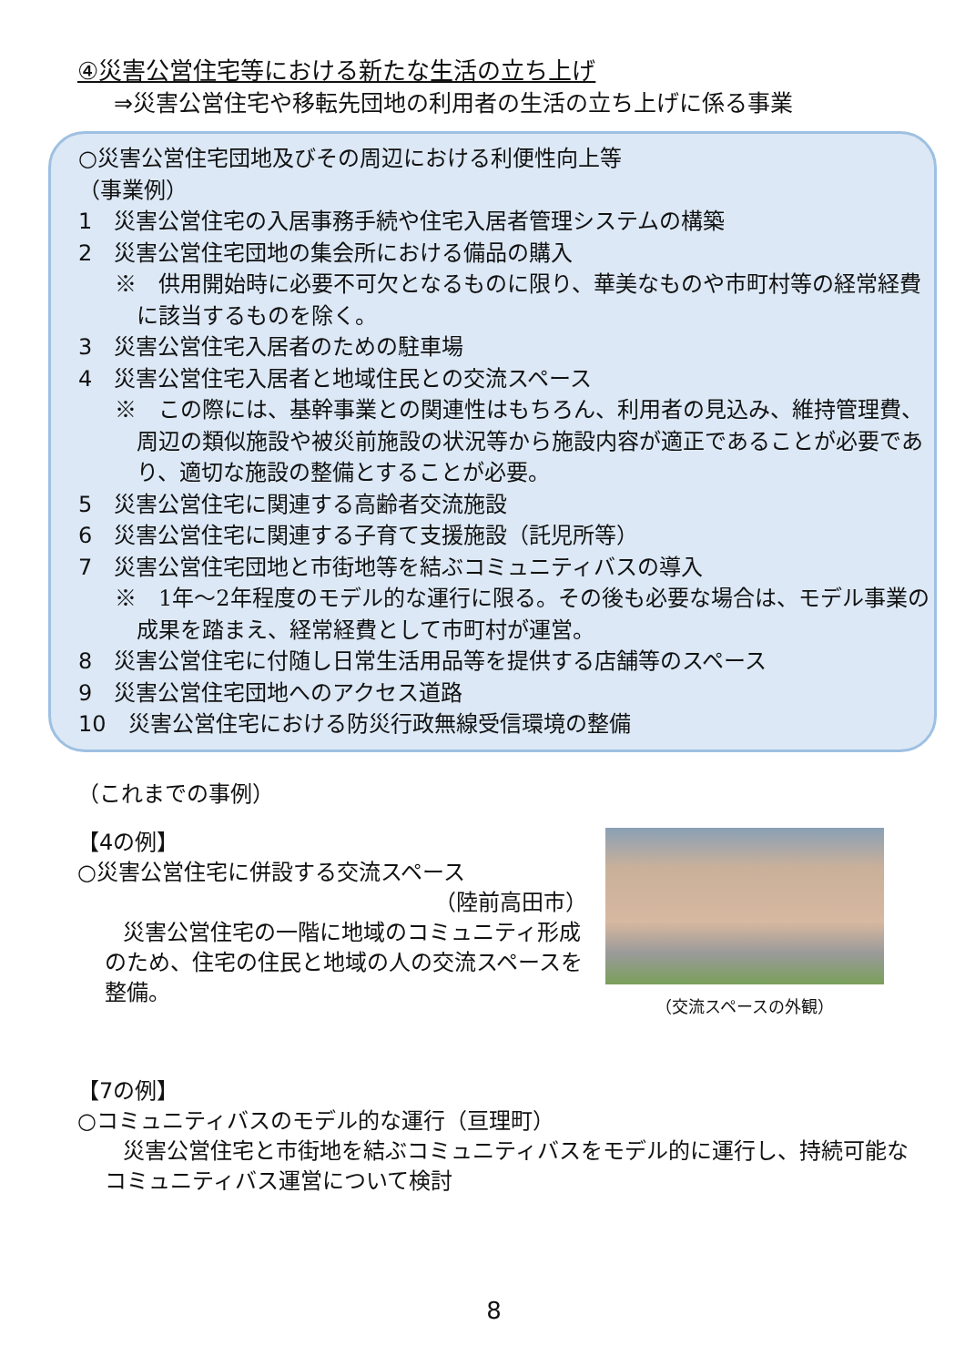④災害公営住宅等における新たな生活の立ち上げ
⇒災害公営住宅や移転先団地の利用者の生活の立ち上げに係る事業
○災害公営住宅団地及びその周辺における利便性向上等
（事業例）
1　災害公営住宅の入居事務手続や住宅入居者管理システムの構築
2　災害公営住宅団地の集会所における備品の購入
※　供用開始時に必要不可欠となるものに限り、華美なものや市町村等の経常経費に該当するものを除く。
3　災害公営住宅入居者のための駐車場
4　災害公営住宅入居者と地域住民との交流スペース
※　この際には、基幹事業との関連性はもちろん、利用者の見込み、維持管理費、周辺の類似施設や被災前施設の状況等から施設内容が適正であることが必要であり、適切な施設の整備とすることが必要。
5　災害公営住宅に関連する高齢者交流施設
6　災害公営住宅に関連する子育て支援施設（託児所等）
7　災害公営住宅団地と市街地等を結ぶコミュニティバスの導入
※　1年～2年程度のモデル的な運行に限る。その後も必要な場合は、モデル事業の成果を踏まえ、経常経費として市町村が運営。
8　災害公営住宅に付随し日常生活用品等を提供する店舗等のスペース
9　災害公営住宅団地へのアクセス道路
10　災害公営住宅における防災行政無線受信環境の整備
（これまでの事例）
【4の例】
○災害公営住宅に併設する交流スペース
（陸前高田市）
災害公営住宅の一階に地域のコミュニティ形成のため、住宅の住民と地域の人の交流スペースを整備。
（交流スペースの外観）
【7の例】
○コミュニティバスのモデル的な運行（亘理町）
災害公営住宅と市街地を結ぶコミュニティバスをモデル的に運行し、持続可能なコミュニティバス運営について検討
8